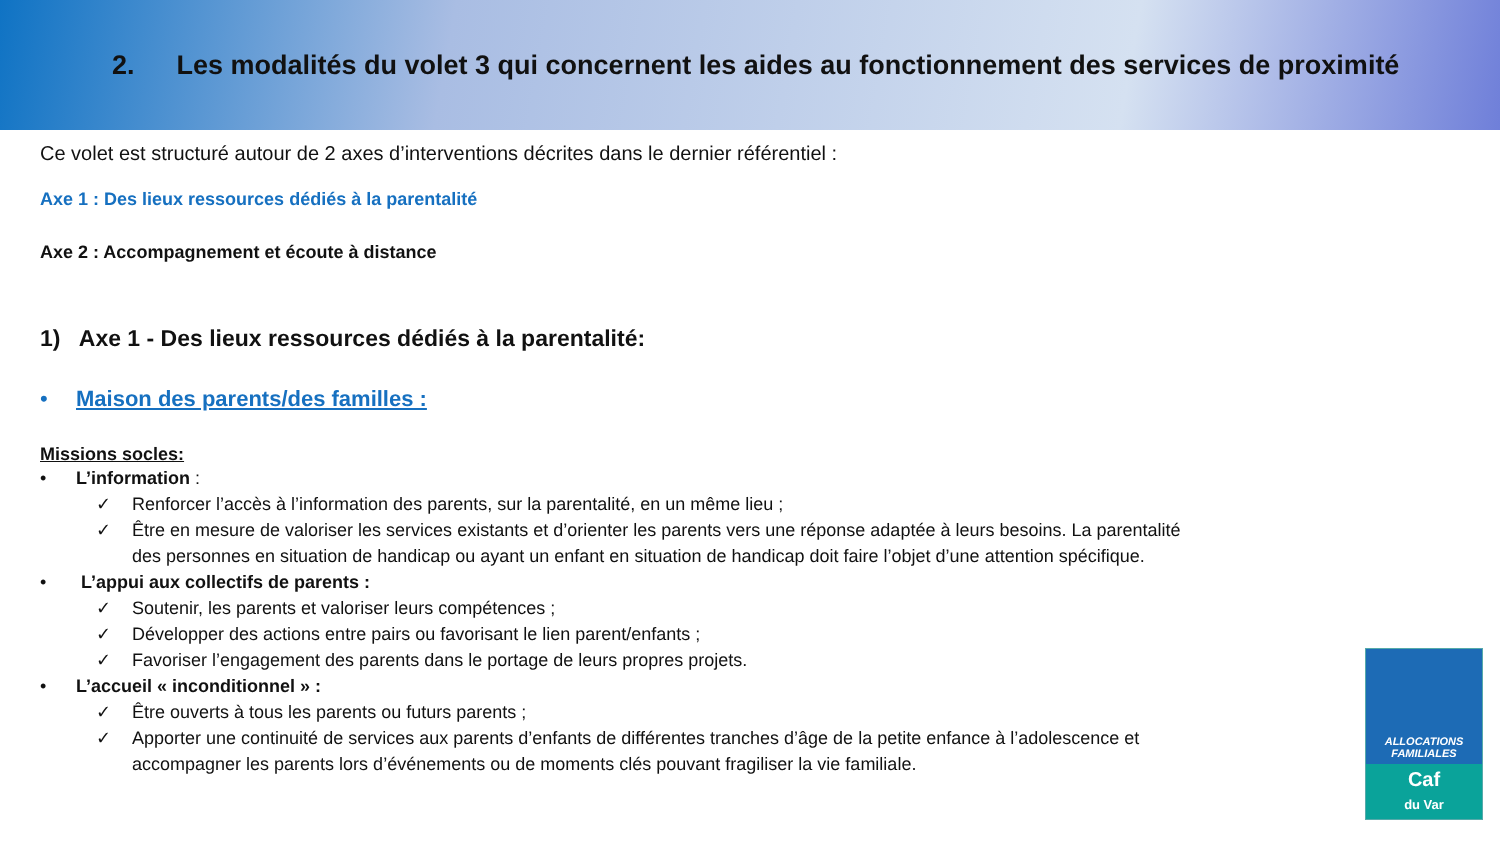2. Les modalités du volet 3 qui concernent les aides au fonctionnement des services de proximité
Ce volet est structuré autour de 2 axes d’interventions décrites dans le dernier référentiel :
Axe 1 : Des lieux ressources dédiés à la parentalité
Axe 2 : Accompagnement et écoute à distance
1) Axe 1 - Des lieux ressources dédiés à la parentalité:
• Maison des parents/des familles :
Missions socles:
• L’information :
✓ Renforcer l’accès à l’information des parents, sur la parentalité, en un même lieu ;
✓ Être en mesure de valoriser les services existants et d’orienter les parents vers une réponse adaptée à leurs besoins. La parentalité
des personnes en situation de handicap ou ayant un enfant en situation de handicap doit faire l’objet d’une attention spécifique.
• L’appui aux collectifs de parents :
✓ Soutenir, les parents et valoriser leurs compétences ;
✓ Développer des actions entre pairs ou favorisant le lien parent/enfants ;
✓ Favoriser l’engagement des parents dans le portage de leurs propres projets.
• L’accueil « inconditionnel » :
✓ Être ouverts à tous les parents ou futurs parents ;
✓ Apporter une continuité de services aux parents d’enfants de différentes tranches d’âge de la petite enfance à l’adolescence et
accompagner les parents lors d’événements ou de moments clés pouvant fragiliser la vie familiale.
ALLOCATIONS
FAMILIALES
Caf
du Var